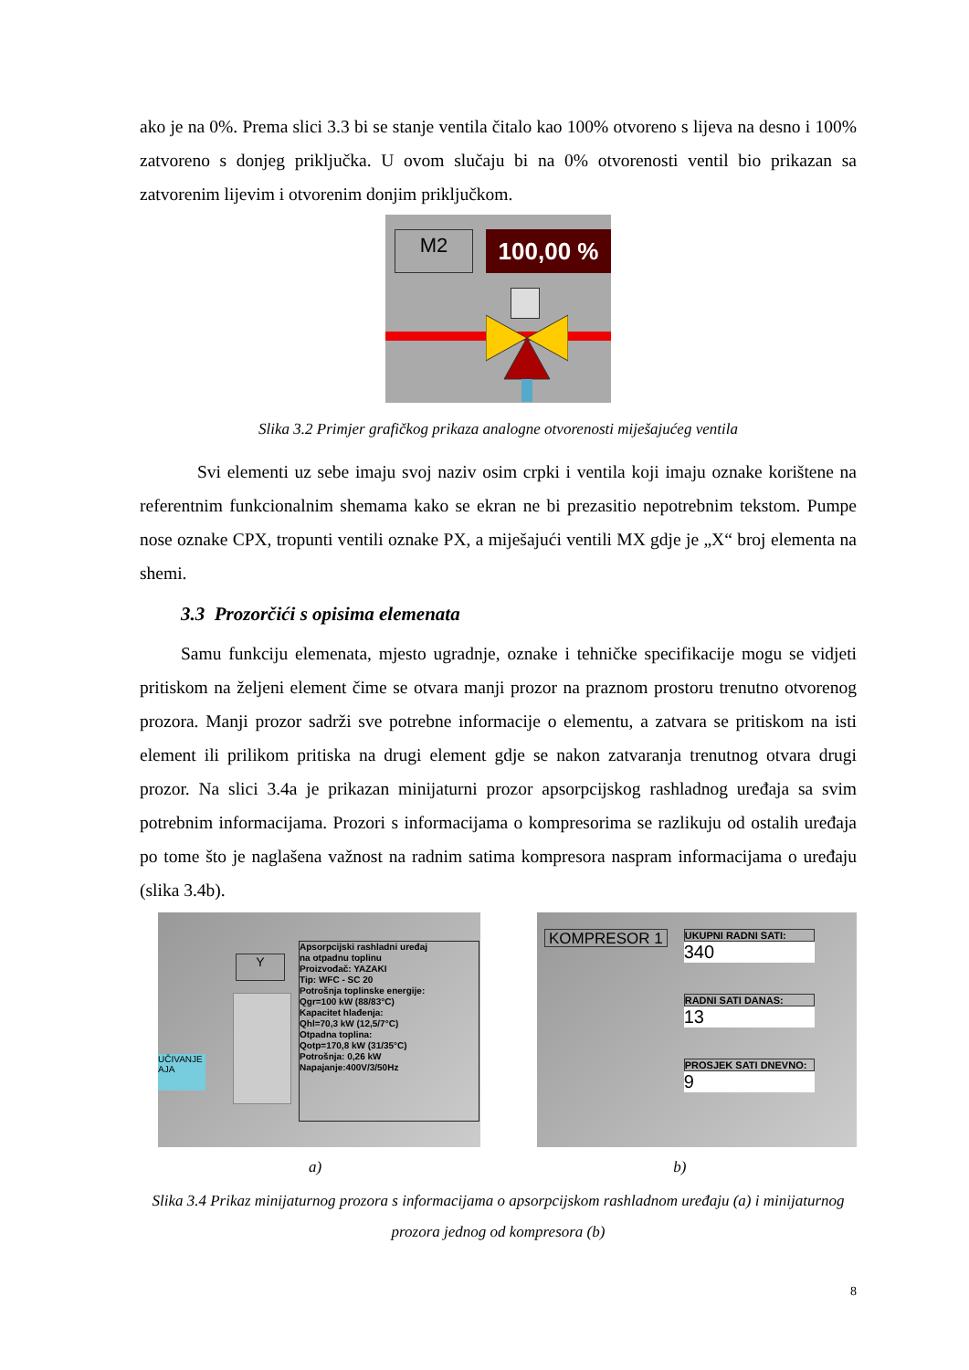ako je na 0%. Prema slici 3.3 bi se stanje ventila čitalo kao 100% otvoreno s lijeva na desno i 100% zatvoreno s donjeg priključka. U ovom slučaju bi na 0% otvorenosti ventil bio prikazan sa zatvorenim lijevim i otvorenim donjim priključkom.
M2 100,00 %
Slika 3.2 Primjer grafičkog prikaza analogne otvorenosti miješajućeg ventila
Svi elementi uz sebe imaju svoj naziv osim crpki i ventila koji imaju oznake korištene na referentnim funkcionalnim shemama kako se ekran ne bi prezasitio nepotrebnim tekstom. Pumpe nose oznake CPX, tropunti ventili oznake PX, a miješajući ventili MX gdje je „X“ broj elementa na shemi.
3.3 Prozorčići s opisima elemenata
Samu funkciju elemenata, mjesto ugradnje, oznake i tehničke specifikacije mogu se vidjeti pritiskom na željeni element čime se otvara manji prozor na praznom prostoru trenutno otvorenog prozora. Manji prozor sadrži sve potrebne informacije o elementu, a zatvara se pritiskom na isti element ili prilikom pritiska na drugi element gdje se nakon zatvaranja trenutnog otvara drugi prozor. Na slici 3.4a je prikazan minijaturni prozor apsorpcijskog rashladnog uređaja sa svim potrebnim informacijama. Prozori s informacijama o kompresorima se razlikuju od ostalih uređaja po tome što je naglašena važnost na radnim satima kompresora naspram informacijama o uređaju (slika 3.4b).
UČIVANJE
AJA
Y
Apsorpcijski rashladni uređaj
na otpadnu toplinu
Proizvođač: YAZAKI
Tip: WFC - SC 20
Potrošnja toplinske energije:
Qgr=100 kW (88/83°C)
Kapacitet hlađenja:
Qhl=70,3 kW (12,5/7°C)
Otpadna toplina:
Qotp=170,8 kW (31/35°C)
Potrošnja: 0,26 kW
Napajanje:400V/3/50Hz
KOMPRESOR 1
UKUPNI RADNI SATI:
340
RADNI SATI DANAS:
13
PROSJEK SATI DNEVNO:
9
a) b)
Slika 3.4 Prikaz minijaturnog prozora s informacijama o apsorpcijskom rashladnom uređaju (a) i minijaturnog prozora jednog od kompresora (b)
8